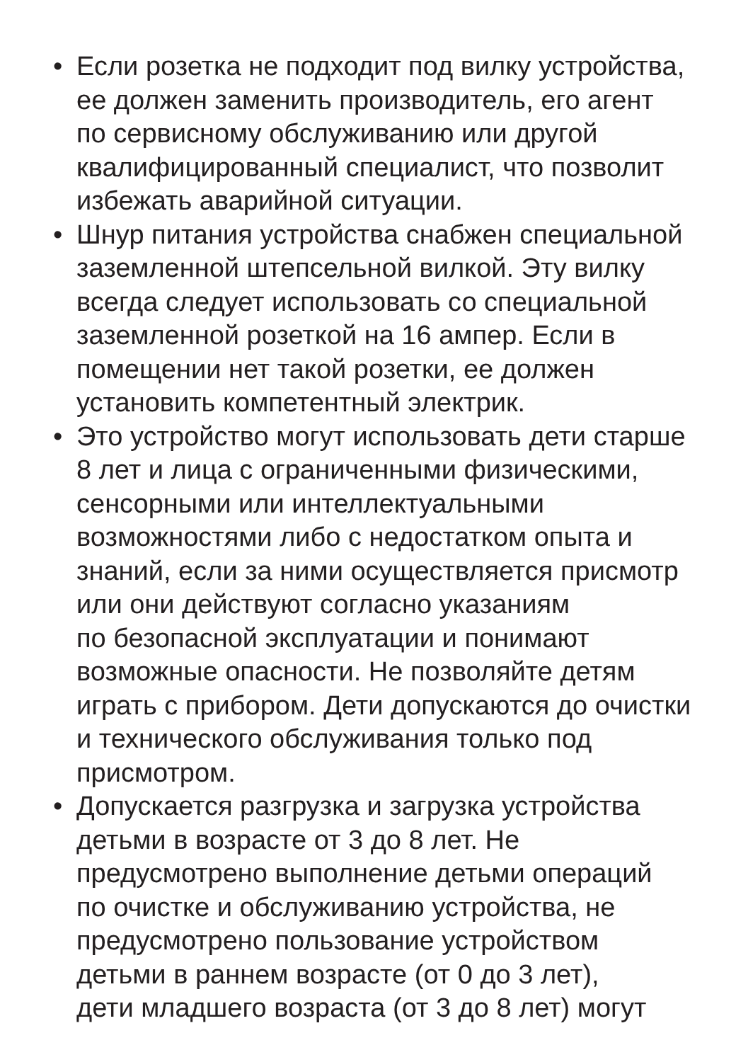• Если розетка не подходит под вилку устройства,
ее должен заменить производитель, его агент
по сервисному обслуживанию или другой
квалифицированный специалист, что позволит
избежать аварийной ситуации.
• Шнур питания устройства снабжен специальной
заземленной штепсельной вилкой. Эту вилку
всегда следует использовать со специальной
заземленной розеткой на 16 ампер. Если в
помещении нет такой розетки, ее должен
установить компетентный электрик.
• Это устройство могут использовать дети старше
8 лет и лица с ограниченными физическими,
сенсорными или интеллектуальными
возможностями либо с недостатком опыта и
знаний, если за ними осуществляется присмотр
или они действуют согласно указаниям
по безопасной эксплуатации и понимают
возможные опасности. Не позволяйте детям
играть с прибором. Дети допускаются до очистки
и технического обслуживания только под
присмотром.
• Допускается разгрузка и загрузка устройства
детьми в возрасте от 3 до 8 лет. Не
предусмотрено выполнение детьми операций
по очистке и обслуживанию устройства, не
предусмотрено пользование устройством
детьми в раннем возрасте (от 0 до 3 лет),
дети младшего возраста (от 3 до 8 лет) могут